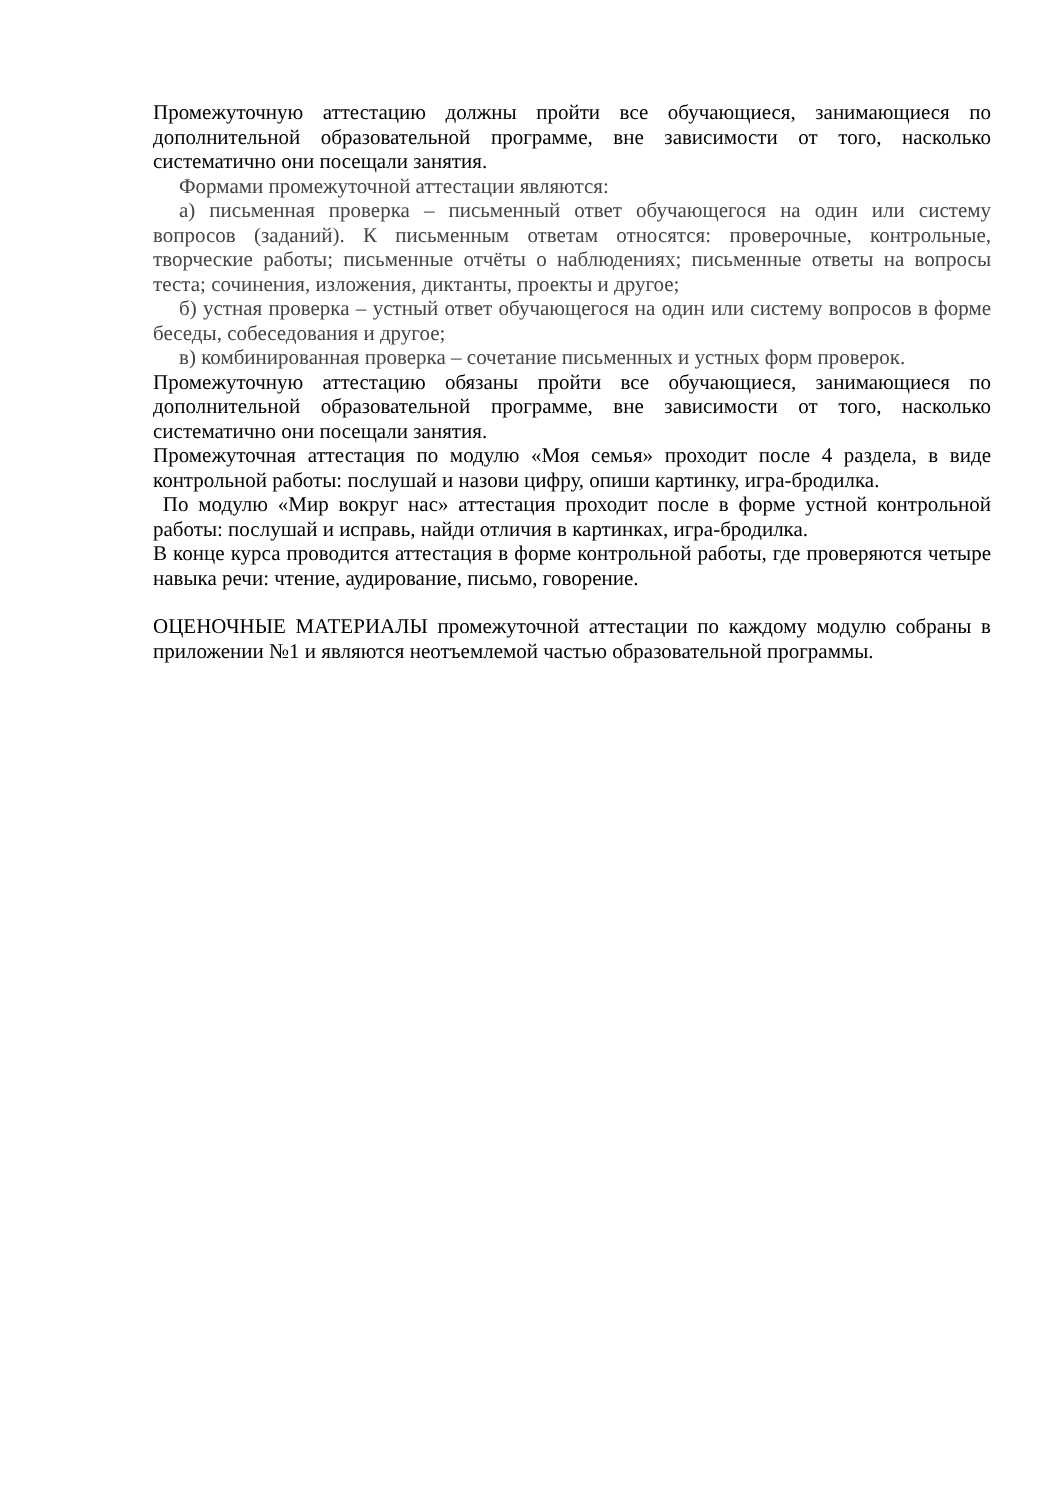Промежуточную аттестацию должны пройти все обучающиеся, занимающиеся по дополнительной образовательной программе, вне зависимости от того, насколько систематично они посещали занятия.
Формами промежуточной аттестации являются:
а) письменная проверка – письменный ответ обучающегося на один или систему вопросов (заданий). К письменным ответам относятся: проверочные, контрольные, творческие работы; письменные отчёты о наблюдениях; письменные ответы на вопросы теста; сочинения, изложения, диктанты, проекты и другое;
б) устная проверка – устный ответ обучающегося на один или систему вопросов в форме беседы, собеседования и другое;
в) комбинированная проверка – сочетание письменных и устных форм проверок.
Промежуточную аттестацию обязаны пройти все обучающиеся, занимающиеся по дополнительной образовательной программе, вне зависимости от того, насколько систематично они посещали занятия.
Промежуточная аттестация по модулю «Моя семья» проходит после 4 раздела, в виде контрольной работы: послушай и назови цифру, опиши картинку, игра-бродилка.
По модулю «Мир вокруг нас» аттестация проходит после в форме устной контрольной работы: послушай и исправь, найди отличия в картинках, игра-бродилка.
В конце курса проводится аттестация в форме контрольной работы, где проверяются четыре навыка речи: чтение, аудирование, письмо, говорение.
ОЦЕНОЧНЫЕ МАТЕРИАЛЫ промежуточной аттестации по каждому модулю собраны в приложении №1 и являются неотъемлемой частью образовательной программы.